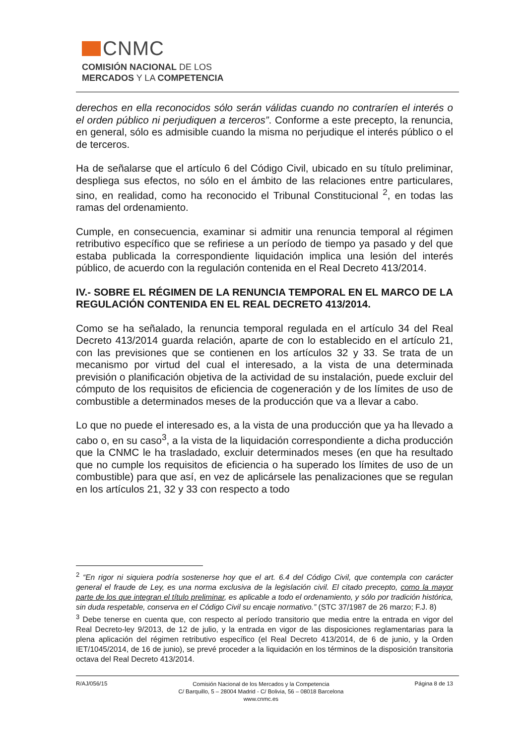CNMC
COMISIÓN NACIONAL DE LOS
MERCADOS Y LA COMPETENCIA
derechos en ella reconocidos sólo serán válidas cuando no contraríen el interés o el orden público ni perjudiquen a terceros”. Conforme a este precepto, la renuncia, en general, sólo es admisible cuando la misma no perjudique el interés público o el de terceros.
Ha de señalarse que el artículo 6 del Código Civil, ubicado en su título preliminar, despliega sus efectos, no sólo en el ámbito de las relaciones entre particulares, sino, en realidad, como ha reconocido el Tribunal Constitucional <sup>2</sup>, en todas las ramas del ordenamiento.
Cumple, en consecuencia, examinar si admitir una renuncia temporal al régimen retributivo específico que se refiriese a un período de tiempo ya pasado y del que estaba publicada la correspondiente liquidación implica una lesión del interés público, de acuerdo con la regulación contenida en el Real Decreto 413/2014.
IV.- SOBRE EL RÉGIMEN DE LA RENUNCIA TEMPORAL EN EL MARCO DE LA REGULACIÓN CONTENIDA EN EL REAL DECRETO 413/2014.
Como se ha señalado, la renuncia temporal regulada en el artículo 34 del Real Decreto 413/2014 guarda relación, aparte de con lo establecido en el artículo 21, con las previsiones que se contienen en los artículos 32 y 33. Se trata de un mecanismo por virtud del cual el interesado, a la vista de una determinada previsión o planificación objetiva de la actividad de su instalación, puede excluir del cómputo de los requisitos de eficiencia de cogeneración y de los límites de uso de combustible a determinados meses de la producción que va a llevar a cabo.
Lo que no puede el interesado es, a la vista de una producción que ya ha llevado a cabo o, en su caso<sup>3</sup>, a la vista de la liquidación correspondiente a dicha producción que la CNMC le ha trasladado, excluir determinados meses (en que ha resultado que no cumple los requisitos de eficiencia o ha superado los límites de uso de un combustible) para que así, en vez de aplicársele las penalizaciones que se regulan en los artículos 21, 32 y 33 con respecto a todo
<sup>2</sup> “En rigor ni siquiera podría sostenerse hoy que el art. 6.4 del Código Civil, que contempla con carácter general el fraude de Ley, es una norma exclusiva de la legislación civil. El citado precepto, como la mayor parte de los que integran el título preliminar, es aplicable a todo el ordenamiento, y sólo por tradición histórica, sin duda respetable, conserva en el Código Civil su encaje normativo.” (STC 37/1987 de 26 marzo; F.J. 8)
<sup>3</sup> Debe tenerse en cuenta que, con respecto al período transitorio que media entre la entrada en vigor del Real Decreto-ley 9/2013, de 12 de julio, y la entrada en vigor de las disposiciones reglamentarias para la plena aplicación del régimen retributivo específico (el Real Decreto 413/2014, de 6 de junio, y la Orden IET/1045/2014, de 16 de junio), se prevé proceder a la liquidación en los términos de la disposición transitoria octava del Real Decreto 413/2014.
R/AJ/056/15
Comisión Nacional de los Mercados y la Competencia
C/ Barquillo, 5 – 28004 Madrid - C/ Bolivia, 56 – 08018 Barcelona
www.cnmc.es
Página 8 de 13